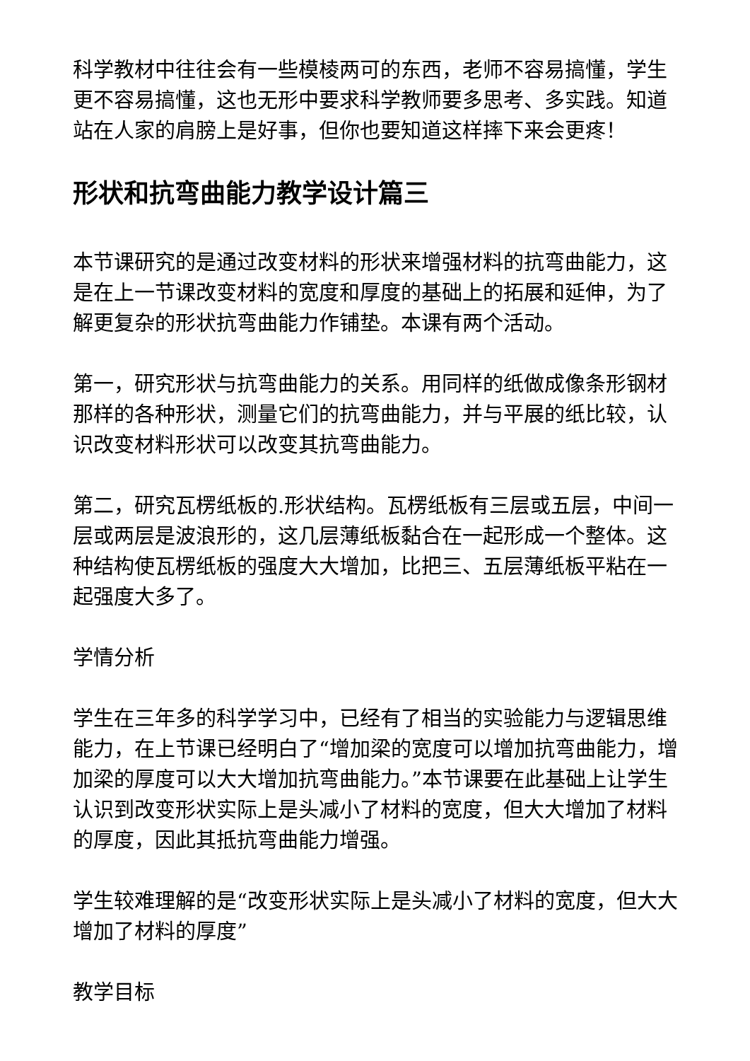科学教材中往往会有一些模棱两可的东西，老师不容易搞懂，学生更不容易搞懂，这也无形中要求科学教师要多思考、多实践。知道站在人家的肩膀上是好事，但你也要知道这样摔下来会更疼！
形状和抗弯曲能力教学设计篇三
本节课研究的是通过改变材料的形状来增强材料的抗弯曲能力，这是在上一节课改变材料的宽度和厚度的基础上的拓展和延伸，为了解更复杂的形状抗弯曲能力作铺垫。本课有两个活动。
第一，研究形状与抗弯曲能力的关系。用同样的纸做成像条形钢材那样的各种形状，测量它们的抗弯曲能力，并与平展的纸比较，认识改变材料形状可以改变其抗弯曲能力。
第二，研究瓦楞纸板的.形状结构。瓦楞纸板有三层或五层，中间一层或两层是波浪形的，这几层薄纸板黏合在一起形成一个整体。这种结构使瓦楞纸板的强度大大增加，比把三、五层薄纸板平粘在一起强度大多了。
学情分析
学生在三年多的科学学习中，已经有了相当的实验能力与逻辑思维能力，在上节课已经明白了“增加梁的宽度可以增加抗弯曲能力，增加梁的厚度可以大大增加抗弯曲能力。”本节课要在此基础上让学生认识到改变形状实际上是头减小了材料的宽度，但大大增加了材料的厚度，因此其抵抗弯曲能力增强。
学生较难理解的是“改变形状实际上是头减小了材料的宽度，但大大增加了材料的厚度”
教学目标